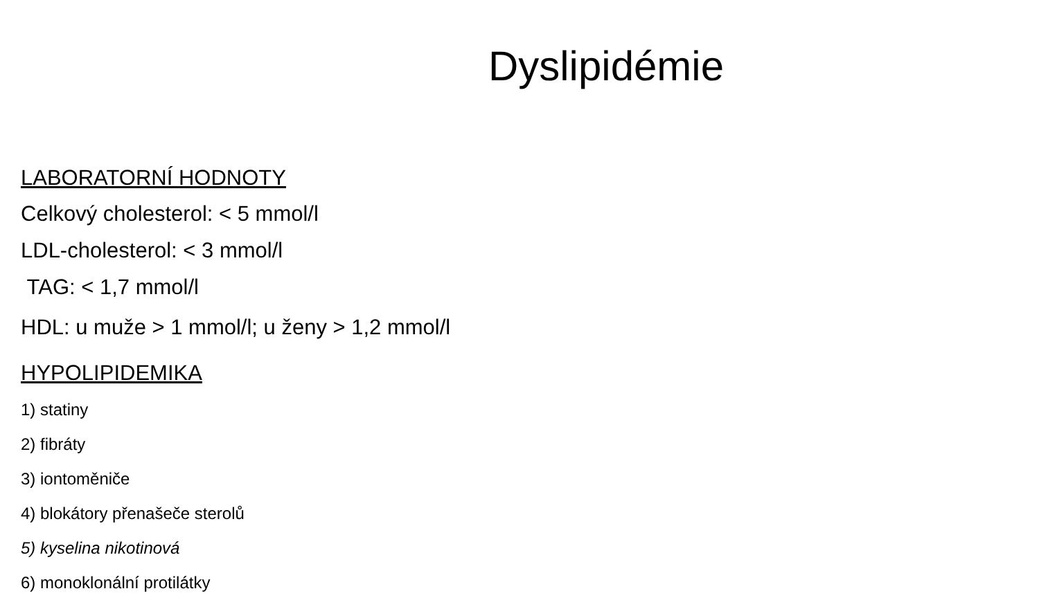Dyslipidémie
LABORATORNÍ HODNOTY
Celkový cholesterol: < 5 mmol/l
LDL-cholesterol: < 3 mmol/l
TAG: < 1,7 mmol/l
HDL: u muže > 1 mmol/l; u ženy > 1,2 mmol/l
HYPOLIPIDEMIKA
1) statiny
2) fibráty
3) iontoměniče
4) blokátory přenašeče sterolů
5) kyselina nikotinová
6) monoklonální protilátky